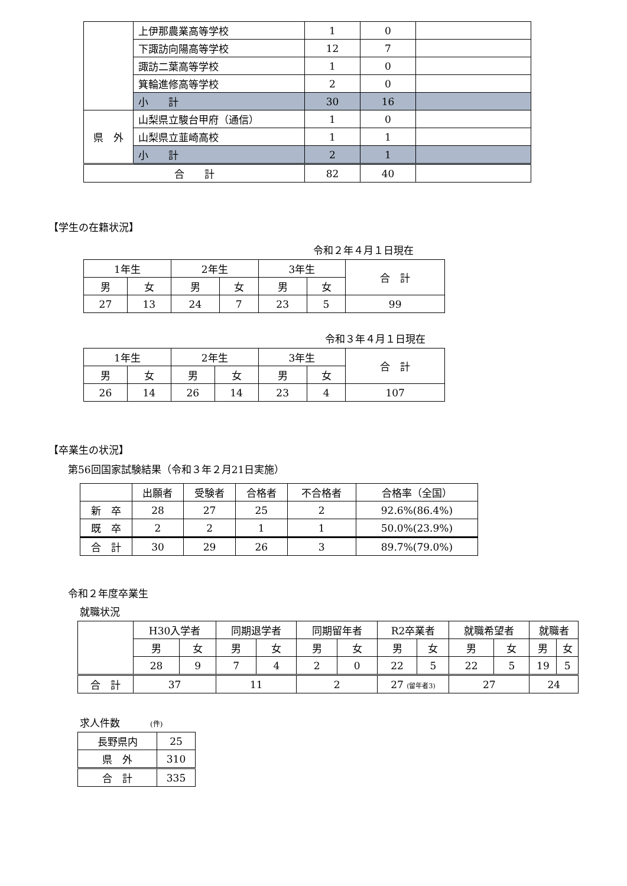| | 上伊那農業高等学校 | 1 | 0 | |
| | 下諏訪向陽高等学校 | 12 | 7 | |
| | 諏訪二葉高等学校 | 1 | 0 | |
| | 箕輪進修高等学校 | 2 | 0 | |
| | 小 計 | 30 | 16 | |
| 県 外 | 山梨県立駿台甲府（通信） | 1 | 0 | |
| | 山梨県立韮崎高校 | 1 | 1 | |
| | 小 計 | 2 | 1 | |
| 合 計 | | 82 | 40 | |
【学生の在籍状況】
令和２年４月１日現在
| 1年生 | | 2年生 | | 3年生 | | 合 計 |
| 男 | 女 | 男 | 女 | 男 | 女 | |
| 27 | 13 | 24 | 7 | 23 | 5 | 99 |
令和３年４月１日現在
| 1年生 | | 2年生 | | 3年生 | | 合 計 |
| 男 | 女 | 男 | 女 | 男 | 女 | |
| 26 | 14 | 26 | 14 | 23 | 4 | 107 |
【卒業生の状況】
第56回国家試験結果（令和３年２月21日実施）
| | 出願者 | 受験者 | 合格者 | 不合格者 | 合格率（全国） |
| 新 卒 | 28 | 27 | 25 | 2 | 92.6%(86.4%) |
| 既 卒 | 2 | 2 | 1 | 1 | 50.0%(23.9%) |
| 合 計 | 30 | 29 | 26 | 3 | 89.7%(79.0%) |
令和２年度卒業生
就職状況
| | H30入学者 | | 同期退学者 | | 同期留年者 | | R2卒業者 | | 就職希望者 | | 就職者 | |
| | 男 | 女 | 男 | 女 | 男 | 女 | 男 | 女 | 男 | 女 | 男 | 女 |
| | 28 | 9 | 7 | 4 | 2 | 0 | 22 | 5 | 22 | 5 | 19 | 5 |
| 合 計 | 37 | | 11 | | 2 | | 27 (留年者3) | | 27 | | 24 | |
求人件数　　　(件)
| 長野県内 | 25 |
| 県 外 | 310 |
| 合 計 | 335 |